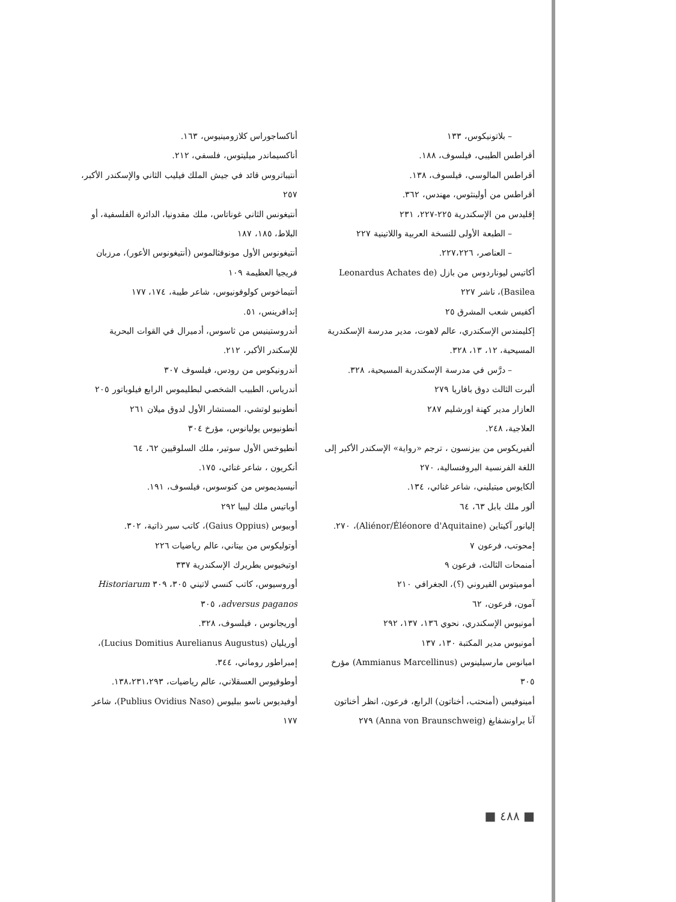– بلاتونيكوس، ١٣٣
أقراطس الطيبي، فيلسوف، ١٨٨.
أقراطس المالوسي، فيلسوف، ١٣٨.
أقراطس من أولينثوس، مهندس، ٣٦٢.
إقليدس من الإسكندرية ٢٢٥-٢٢٧، ٢٣١
– الطبعة الأولى للنسخة العربية واللاتينية ٢٢٧
– العناصر، ٢٢٧،٢٢٦.
أكاتيس ليوناردوس من بازل (Leonardus Achates de Basilea)، ناشر ٢٢٧
أكفيس شعب المشرق ٢٥
إكليمندس الإسكندري، عالم لاهوت، مدير مدرسة الإسكندرية المسيحية، ١٢، ١٣، ٣٢٨.
– درَّس في مدرسة الإسكندرية المسيحية، ٣٢٨.
ألبرت الثالث دوق بافاريا ٢٧٩
العازار مدير كهنة اورشليم ٢٨٧
العلاجية، ٢٤٨.
ألفيريكوس من بيزنسون ، ترجم «رواية» الإسكندر الأكبر إلى اللغة الفرنسية البروفنسالية، ٢٧٠
ألكايوس ميتيليني، شاعر غنائي، ١٣٤.
ألور ملك بابل ٦٣، ٦٤
إليانور آكيتاين (Aliénor/Éléonore d'Aquitaine)، ٢٧٠.
إمحوتب، فرعون ٧
أمنمحات الثالث، فرعون ٩
أموميتوس القيروني (؟)، الجغرافي ٢١٠
آمون، فرعون، ٦٢
أمونيوس الإسكندري، نحوي ١٣٦، ١٣٧، ٢٩٢
أمونيوس مدير المكتبة ١٣٠، ١٣٧
اميانوس مارسيلينوس (Ammianus Marcellinus) مؤرخ ٣٠٥
أمينوفيس (أمنحتب، أخناتون) الرابع، فرعون، انظر أخناتون
آنا براونشفايغ (Anna von Braunschweig) ٢٧٩
أناكساجوراس كلازومينيوس، ١٦٣.
أناكسيماندر ميليتوس، فلسفي، ٢١٢.
أنتيباتروس قائد في جيش الملك فيليب الثاني والإسكندر الأكبر، ٢٥٧
أنتيغونس الثاني غوناتاس، ملك مقدونيا، الدائرة الفلسفية، أو البلاط، ١٨٥، ١٨٧
أنتيغونوس الأول مونوفثالموس (أنتيغونوس الأعور)، مرزبان فريجيا العظيمة ١٠٩
أنتيماخوس كولوفونيوس، شاعر طيبة، ١٧٤، ١٧٧
إندافرينس، ٥١.
أندروستينيس من ثاسوس، أدميرال في القوات البحرية للإسكندر الأكبر، ٢١٢.
أندرونيكوس من رودس، فيلسوف ٣٠٧
أندرياس، الطبيب الشخصي لبطليموس الرابع فيلوباتور ٢٠٥
أنطونيو لوتشي، المستشار الأول لدوق ميلان ٢٦١
أنطونيوس يوليانوس، مؤرخ ٣٠٤
أنطيوخس الأول سوتير، ملك السلوقيين ٦٢، ٦٤
أنكريون ، شاعر غنائي، ١٧٥.
أنيسيديموس من كنوسوس، فيلسوف، ١٩١.
أوباتيس ملك ليبيا ٢٩٢
أوبيوس (Gaius Oppius)، كاتب سير ذاتية، ٣٠٢.
أوتوليكوس من بيتاني، عالم رياضيات ٢٢٦
اوتيخيوس بطريرك الإسكندرية ٣٣٧
أوروسيوس، كاتب كنسي لاتيني ٣٠٥، ٣٠٩ Historiarum adversus paganos، ٣٠٥
أوريجانوس ، فيلسوف، ٣٢٨.
أوريليان (Lucius Domitius Aurelianus Augustus)، إمبراطور روماني، ٣٤٤.
أوطوقيوس العسقلاني، عالم رياضيات، ١٣٨،٢٣١،٢٩٣.
أوفيديوس ناسو ببليوس (Publius Ovidius Naso)، شاعر ١٧٧
■ ٤٨٨ ■